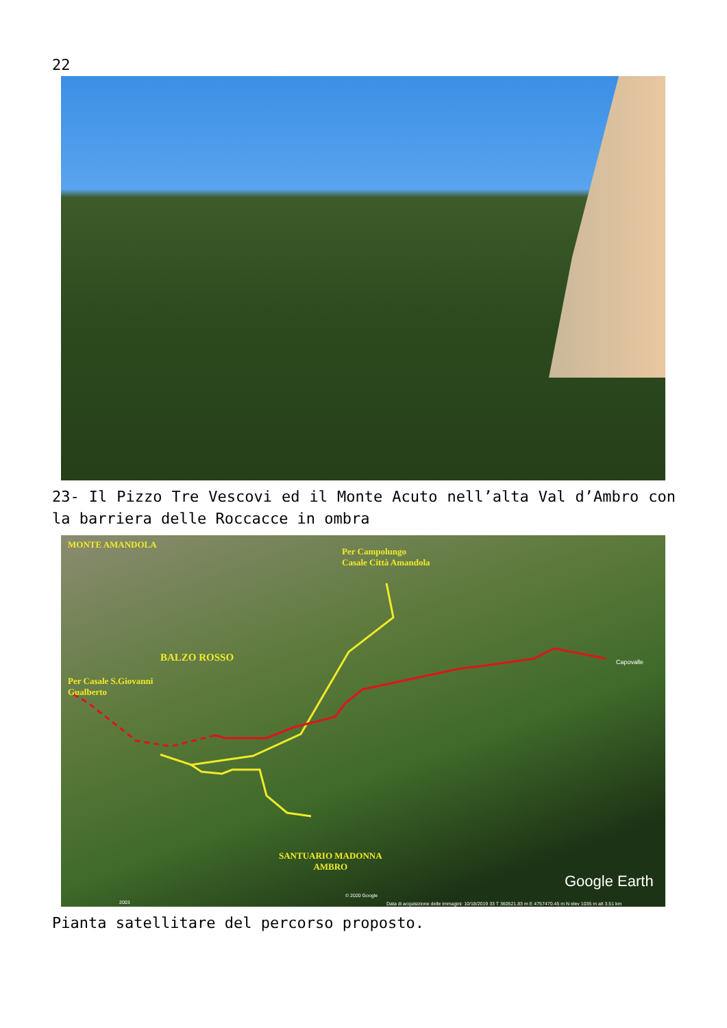22
23- Il Pizzo Tre Vescovi ed il Monte Acuto nell’alta Val d’Ambro con la barriera delle Roccacce in ombra
MONTE AMANDOLA
Per Campolungo
Casale Città Amandola
BALZO ROSSO
Per Casale S.Giovanni
Gualberto
Capovalle
SANTUARIO MADONNA
AMBRO
Google Earth
© 2020 Google
2003
Data di acquisizione delle immagini: 10/18/2019 33 T 360521.83 m E 4757470.45 m N elev 1035 m alt 3.51 km
Pianta satellitare del percorso proposto.